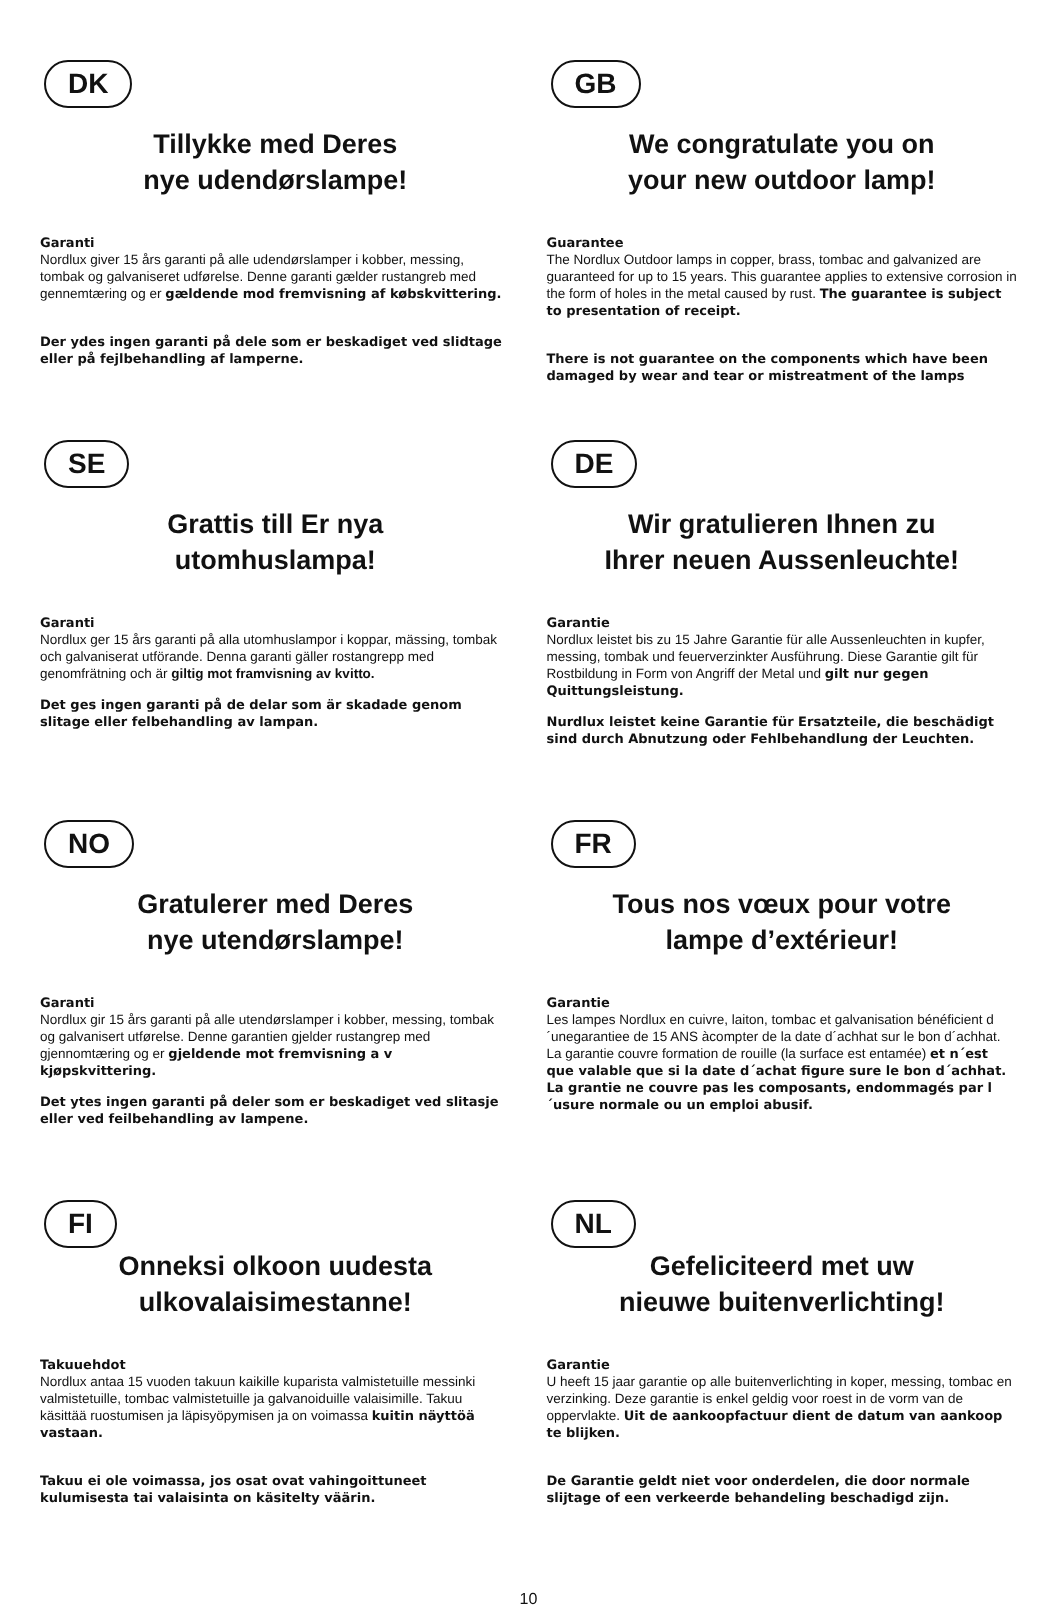DK
Tillykke med Deres
nye udendørslampe!
Garanti
Nordlux giver 15 års garanti på alle udendørslamper i kobber, messing, tombak og galvaniseret udførelse. Denne garanti gælder rustangreb med gennemtæring og er gældende mod fremvisning af købskvittering.
Der ydes ingen garanti på dele som er beskadiget ved slidtage eller på fejlbehandling af lamperne.
SE
Grattis till Er nya
utomhuslampa!
Garanti
Nordlux ger 15 års garanti på alla utomhuslampor i koppar, mässing, tombak och galvaniserat utförande. Denna garanti gäller rostangrepp med genomfrätning och är giltig mot framvisning av kvitto.
Det ges ingen garanti på de delar som är skadade genom slitage eller felbehandling av lampan.
NO
Gratulerer med Deres
nye utendørslampe!
Garanti
Nordlux gir 15 års garanti på alle utendørslamper i kobber, messing, tombak og galvanisert utførelse. Denne garantien gjelder rustangrep med gjennomtæring og er gjeldende mot fremvisning a v kjøpskvittering.
Det ytes ingen garanti på deler som er beskadiget ved slitasje eller ved feilbehandling av lampene.
FI
Onneksi olkoon uudesta
ulkovalaisimestanne!
Takuuehdot
Nordlux antaa 15 vuoden takuun kaikille kuparista valmistetuille messinki valmistetuille, tombac valmistetuille ja galvanoiduille valaisimille. Takuu käsittää ruostumisen ja läpisyöpymisen ja on voimassa kuitin näyttöä vastaan.
Takuu ei ole voimassa, jos osat ovat vahingoittuneet kulumisesta tai valaisinta on käsitelty väärin.
GB
We congratulate you on
your new outdoor lamp!
Guarantee
The Nordlux Outdoor lamps in copper, brass, tombac and galvanized are guaranteed for up to 15 years. This guarantee applies to extensive corrosion in the form of holes in the metal caused by rust. The guarantee is subject to presentation of receipt.
There is not guarantee on the components which have been damaged by wear and tear or mistreatment of the lamps
DE
Wir gratulieren Ihnen zu
Ihrer neuen Aussenleuchte!
Garantie
Nordlux leistet bis zu 15 Jahre Garantie für alle Aussenleuchten in kupfer, messing, tombak und feuerverzinkter Ausführung. Diese Garantie gilt für Rostbildung in Form von Angriff der Metal und gilt nur gegen Quittungsleistung.
Nurdlux leistet keine Garantie für Ersatzteile, die beschädigt sind durch Abnutzung oder Fehlbehandlung der Leuchten.
FR
Tous nos vœux pour votre
lampe d’extérieur!
Garantie
Les lampes Nordlux en cuivre, laiton, tombac et galvanisation bénéficient d´unegarantiee de 15 ANS àcompter de la date d´achhat sur le bon d´achhat. La garantie couvre formation de rouille (la surface est entamée) et n´est que valable que si la date d´achat figure sure le bon d´achhat.
La grantie ne couvre pas les composants, endommagés par l´usure normale ou un emploi abusif.
NL
Gefeliciteerd met uw
nieuwe buitenverlichting!
Garantie
U heeft 15 jaar garantie op alle buitenverlichting in koper, messing, tombac en verzinking. Deze garantie is enkel geldig voor roest in de vorm van de oppervlakte. Uit de aankoopfactuur dient de datum van aankoop te blijken.
De Garantie geldt niet voor onderdelen, die door normale slijtage of een verkeerde behandeling beschadigd zijn.
10